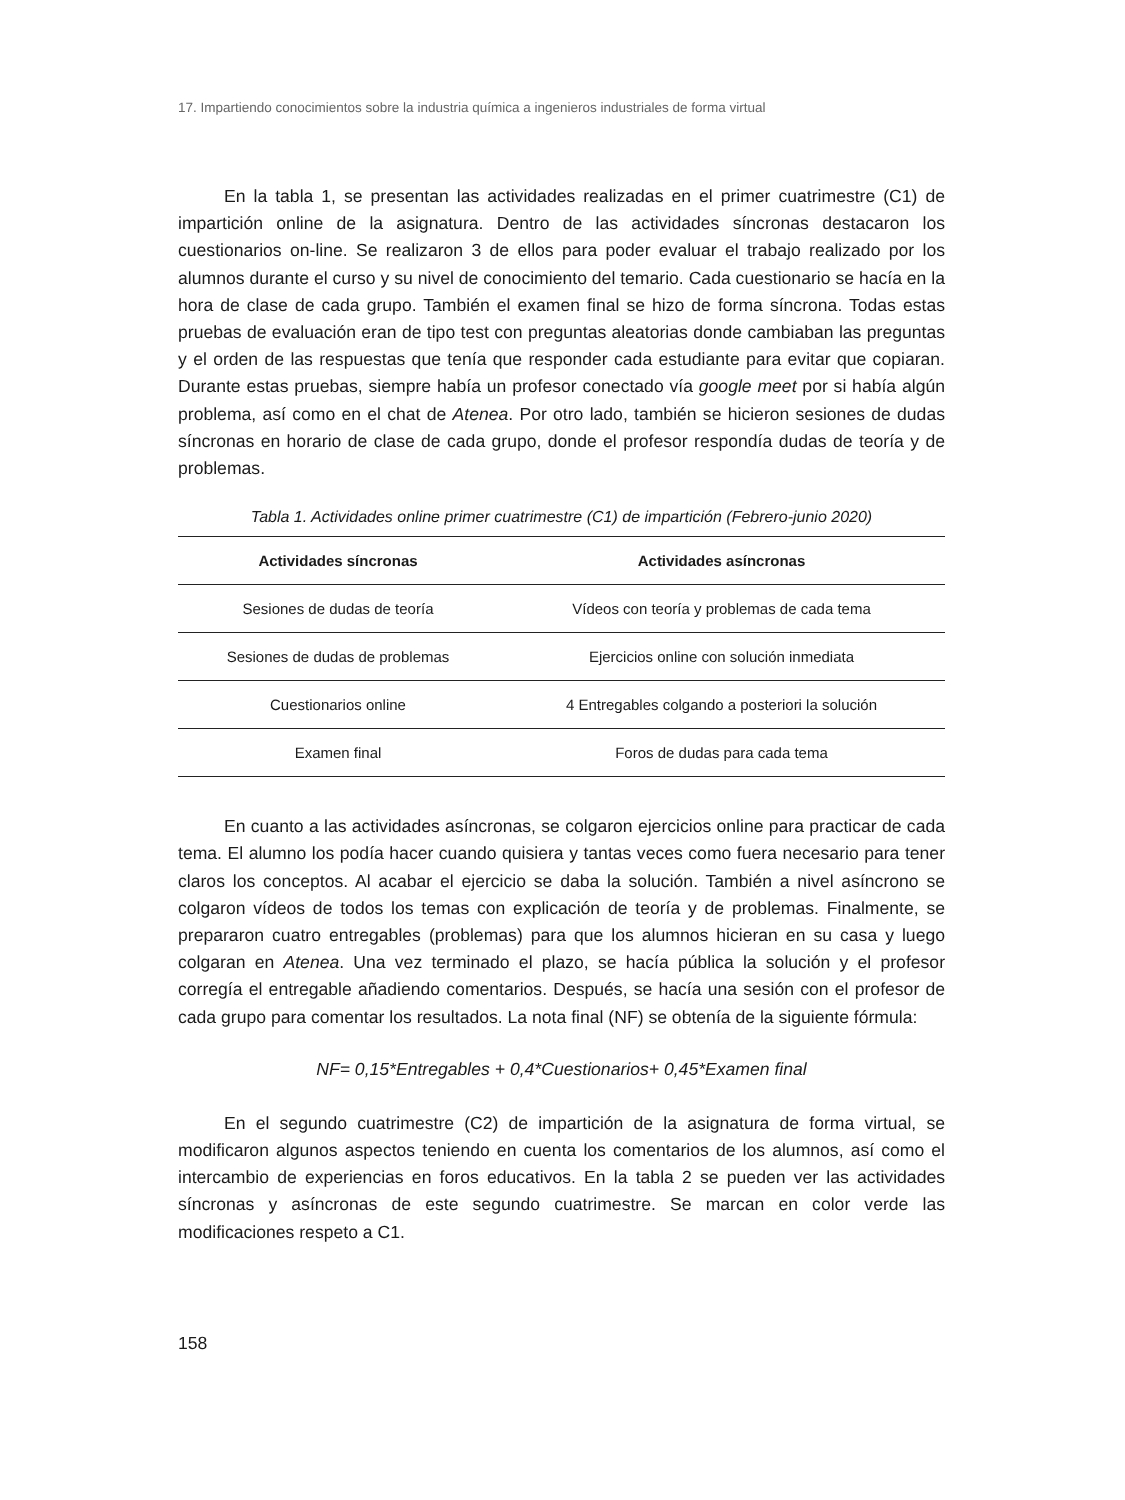17. Impartiendo conocimientos sobre la industria química a ingenieros industriales de forma virtual
En la tabla 1, se presentan las actividades realizadas en el primer cuatrimestre (C1) de impartición online de la asignatura. Dentro de las actividades síncronas destacaron los cuestionarios on-line. Se realizaron 3 de ellos para poder evaluar el trabajo realizado por los alumnos durante el curso y su nivel de conocimiento del temario. Cada cuestionario se hacía en la hora de clase de cada grupo. También el examen final se hizo de forma síncrona. Todas estas pruebas de evaluación eran de tipo test con preguntas aleatorias donde cambiaban las preguntas y el orden de las respuestas que tenía que responder cada estudiante para evitar que copiaran. Durante estas pruebas, siempre había un profesor conectado vía google meet por si había algún problema, así como en el chat de Atenea. Por otro lado, también se hicieron sesiones de dudas síncronas en horario de clase de cada grupo, donde el profesor respondía dudas de teoría y de problemas.
Tabla 1. Actividades online primer cuatrimestre (C1) de impartición (Febrero-junio 2020)
| Actividades síncronas | Actividades asíncronas |
| --- | --- |
| Sesiones de dudas de teoría | Vídeos con teoría y problemas de cada tema |
| Sesiones de dudas de problemas | Ejercicios online con solución inmediata |
| Cuestionarios online | 4 Entregables colgando a posteriori la solución |
| Examen final | Foros de dudas para cada tema |
En cuanto a las actividades asíncronas, se colgaron ejercicios online para practicar de cada tema. El alumno los podía hacer cuando quisiera y tantas veces como fuera necesario para tener claros los conceptos. Al acabar el ejercicio se daba la solución. También a nivel asíncrono se colgaron vídeos de todos los temas con explicación de teoría y de problemas. Finalmente, se prepararon cuatro entregables (problemas) para que los alumnos hicieran en su casa y luego colgaran en Atenea. Una vez terminado el plazo, se hacía pública la solución y el profesor corregía el entregable añadiendo comentarios. Después, se hacía una sesión con el profesor de cada grupo para comentar los resultados. La nota final (NF) se obtenía de la siguiente fórmula:
NF= 0,15*Entregables + 0,4*Cuestionarios+ 0,45*Examen final
En el segundo cuatrimestre (C2) de impartición de la asignatura de forma virtual, se modificaron algunos aspectos teniendo en cuenta los comentarios de los alumnos, así como el intercambio de experiencias en foros educativos. En la tabla 2 se pueden ver las actividades síncronas y asíncronas de este segundo cuatrimestre. Se marcan en color verde las modificaciones respeto a C1.
158